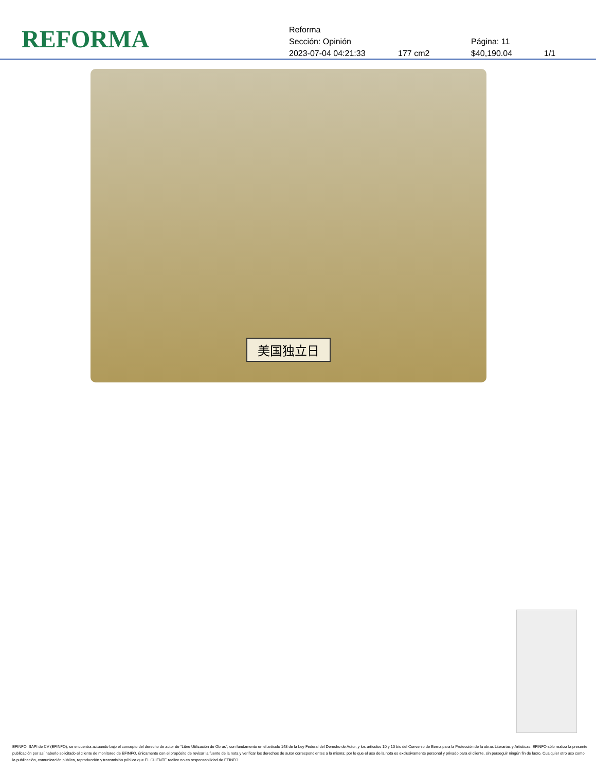REFORMA
Reforma
Sección: Opinión Página: 11
2023-07-04 04:21:33 177 cm2 $40,190.04 1/1
美国独立日
EFINFO, SAPI de CV (EFINFO), se encuentra actuando bajo el concepto del derecho de autor de “Libre Utilización de Obras”, con fundamento en el artículo 148 de la Ley Federal del Derecho de Autor, y los artículos 10 y 10 bis del Convenio de Berna para la Protección de la obras Literarias y Artísticas. EFINFO sólo realiza la presente publicación por así haberlo solicitado el cliente de monitoreo de EFINFO, únicamente con el propósito de revisar la fuente de la nota y verificar los derechos de autor correspondientes a la misma; por lo que el uso de la nota es exclusivamente personal y privado para el cliente, sin perseguir ningún fin de lucro. Cualquier otro uso como la publicación, comunicación pública, reproducción y transmisión pública que EL CLIENTE realice no es responsabilidad de EFINFO.